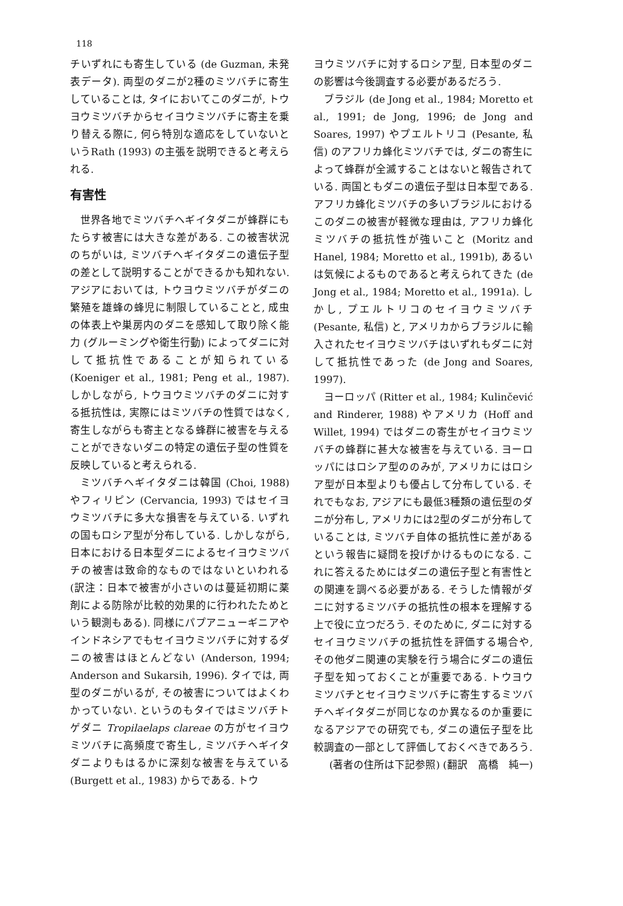118
チいずれにも寄生している (de Guzman, 未発表データ). 両型のダニが2種のミツバチに寄生していることは, タイにおいてこのダニが, トウヨウミツバチからセイヨウミツバチに寄主を乗り替える際に, 何ら特別な適応をしていないというRath (1993) の主張を説明できると考えられる.
有害性
世界各地でミツバチヘギイタダニが蜂群にもたらす被害には大きな差がある. この被害状況のちがいは, ミツバチヘギイタダニの遺伝子型の差として説明することができるかも知れない. アジアにおいては, トウヨウミツバチがダニの繁殖を雄蜂の蜂児に制限していることと, 成虫の体表上や巣房内のダニを感知して取り除く能力 (グルーミングや衛生行動) によってダニに対して抵抗性であることが知られている (Koeniger et al., 1981; Peng et al., 1987). しかしながら, トウヨウミツバチのダニに対する抵抗性は, 実際にはミツバチの性質ではなく, 寄生しながらも寄主となる蜂群に被害を与えることができないダニの特定の遺伝子型の性質を反映していると考えられる.
ミツバチヘギイタダニは韓国 (Choi, 1988) やフィリピン (Cervancia, 1993) ではセイヨウミツバチに多大な損害を与えている. いずれの国もロシア型が分布している. しかしながら, 日本における日本型ダニによるセイヨウミツバチの被害は致命的なものではないといわれる (訳注：日本で被害が小さいのは蔓延初期に薬剤による防除が比較的効果的に行われたためという観測もある). 同様にパプアニューギニアやインドネシアでもセイヨウミツバチに対するダニの被害はほとんどない (Anderson, 1994; Anderson and Sukarsih, 1996). タイでは, 両型のダニがいるが, その被害についてはよくわかっていない. というのもタイではミツバチトゲダニ Tropilaelaps clareae の方がセイヨウミツバチに高頻度で寄生し, ミツバチヘギイタダニよりもはるかに深刻な被害を与えている (Burgett et al., 1983) からである. トウ
ヨウミツバチに対するロシア型, 日本型のダニの影響は今後調査する必要があるだろう.
ブラジル (de Jong et al., 1984; Moretto et al., 1991; de Jong, 1996; de Jong and Soares, 1997) やプエルトリコ (Pesante, 私信) のアフリカ蜂化ミツバチでは, ダニの寄生によって蜂群が全滅することはないと報告されている. 両国ともダニの遺伝子型は日本型である. アフリカ蜂化ミツバチの多いブラジルにおけるこのダニの被害が軽微な理由は, アフリカ蜂化ミツバチの抵抗性が強いこと (Moritz and Hanel, 1984; Moretto et al., 1991b), あるいは気候によるものであると考えられてきた (de Jong et al., 1984; Moretto et al., 1991a). しかし, プエルトリコのセイヨウミツバチ (Pesante, 私信) と, アメリカからブラジルに輸入されたセイヨウミツバチはいずれもダニに対して抵抗性であった (de Jong and Soares, 1997).
ヨーロッパ (Ritter et al., 1984; Kulinčević and Rinderer, 1988) やアメリカ (Hoff and Willet, 1994) ではダニの寄生がセイヨウミツバチの蜂群に甚大な被害を与えている. ヨーロッパにはロシア型ののみが, アメリカにはロシア型が日本型よりも優占して分布している. それでもなお, アジアにも最低3種類の遺伝型のダニが分布し, アメリカには2型のダニが分布していることは, ミツバチ自体の抵抗性に差があるという報告に疑問を投げかけるものになる. これに答えるためにはダニの遺伝子型と有害性との関連を調べる必要がある. そうした情報がダニに対するミツバチの抵抗性の根本を理解する上で役に立つだろう. そのために, ダニに対するセイヨウミツバチの抵抗性を評価する場合や, その他ダニ関連の実験を行う場合にダニの遺伝子型を知っておくことが重要である. トウヨウミツバチとセイヨウミツバチに寄生するミツバチヘギイタダニが同じなのか異なるのか重要になるアジアでの研究でも, ダニの遺伝子型を比較調査の一部として評価しておくべきであろう.
(著者の住所は下記参照) (翻訳　高橋　純一)